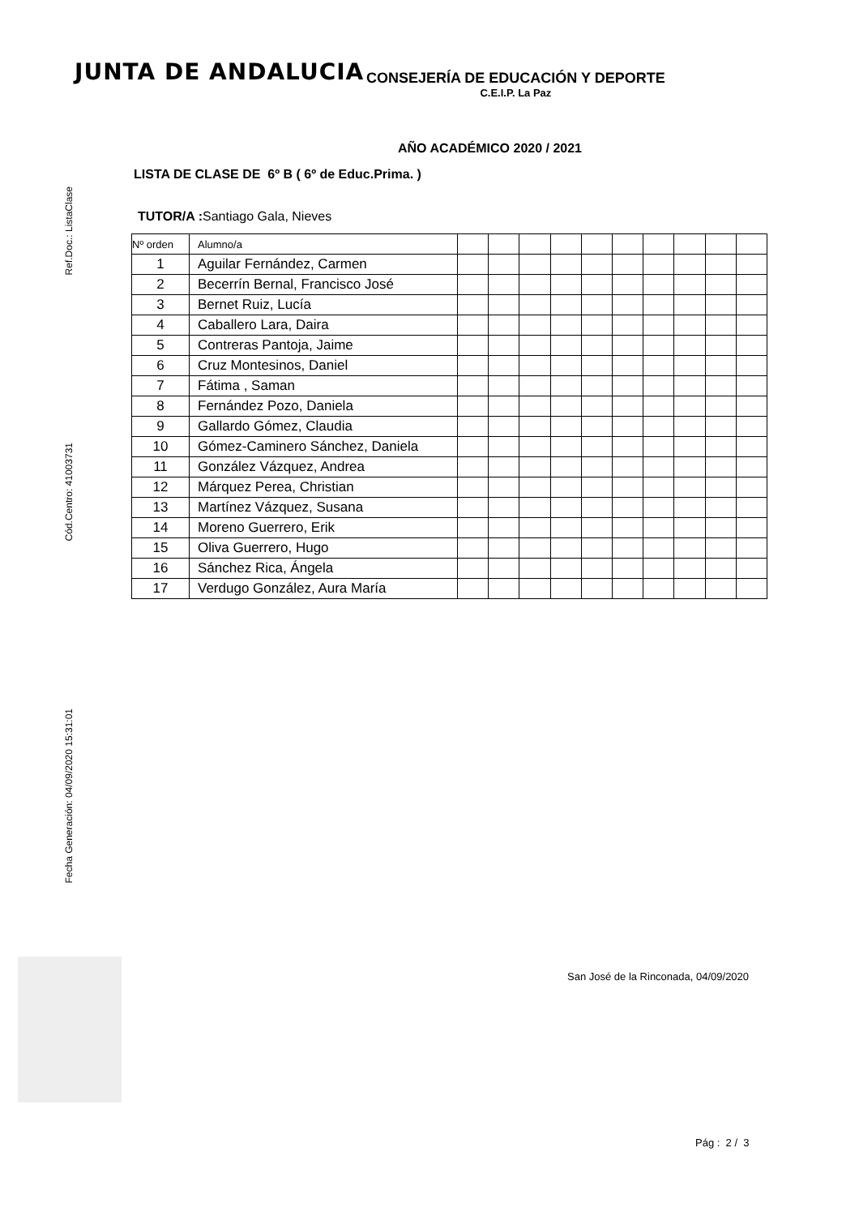JUNTA DE ANDALUCIA
CONSEJERÍA DE EDUCACIÓN Y DEPORTE
C.E.I.P. La Paz
Ref.Doc.: ListaClase
Cód.Centro: 41003731
Fecha Generación: 04/09/2020 15:31:01
AÑO ACADÉMICO 2020 / 2021
LISTA DE CLASE DE 6º B ( 6º de Educ.Prima. )
TUTOR/A : Santiago Gala, Nieves
| Nº orden | Alumno/a | | | | | | | | | | |
| --- | --- | --- | --- | --- | --- | --- | --- | --- | --- | --- | --- |
| 1 | Aguilar Fernández, Carmen | | | | | | | | | | |
| 2 | Becerrín Bernal, Francisco José | | | | | | | | | | |
| 3 | Bernet Ruiz, Lucía | | | | | | | | | | |
| 4 | Caballero Lara, Daira | | | | | | | | | | |
| 5 | Contreras Pantoja, Jaime | | | | | | | | | | |
| 6 | Cruz Montesinos, Daniel | | | | | | | | | | |
| 7 | Fátima , Saman | | | | | | | | | | |
| 8 | Fernández Pozo, Daniela | | | | | | | | | | |
| 9 | Gallardo Gómez, Claudia | | | | | | | | | | |
| 10 | Gómez-Caminero Sánchez, Daniela | | | | | | | | | | |
| 11 | González Vázquez, Andrea | | | | | | | | | | |
| 12 | Márquez Perea, Christian | | | | | | | | | | |
| 13 | Martínez Vázquez, Susana | | | | | | | | | | |
| 14 | Moreno Guerrero, Erik | | | | | | | | | | |
| 15 | Oliva Guerrero, Hugo | | | | | | | | | | |
| 16 | Sánchez Rica, Ángela | | | | | | | | | | |
| 17 | Verdugo González, Aura María | | | | | | | | | | |
San José de la Rinconada, 04/09/2020
Pág : 2 / 3